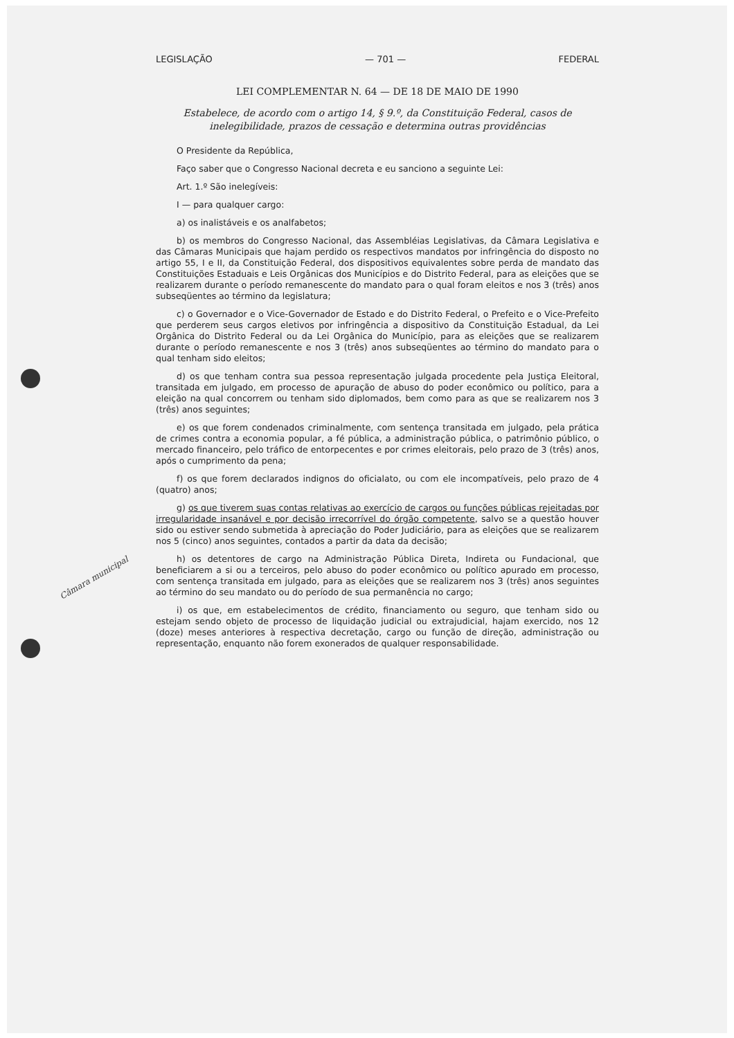Câmara municipal
LEGISLAÇÃO — 701 — FEDERAL
LEI COMPLEMENTAR N. 64 — DE 18 DE MAIO DE 1990
Estabelece, de acordo com o artigo 14, § 9.º, da Constituição Federal, casos de inelegibilidade, prazos de cessação e determina outras providências
O Presidente da República,
Faço saber que o Congresso Nacional decreta e eu sanciono a seguinte Lei:
Art. 1.º São inelegíveis:
I — para qualquer cargo:
a) os inalistáveis e os analfabetos;
b) os membros do Congresso Nacional, das Assembléias Legislativas, da Câmara Legislativa e das Câmaras Municipais que hajam perdido os respectivos mandatos por infringência do disposto no artigo 55, I e II, da Constituição Federal, dos dispositivos equivalentes sobre perda de mandato das Constituições Estaduais e Leis Orgânicas dos Municípios e do Distrito Federal, para as eleições que se realizarem durante o período remanescente do mandato para o qual foram eleitos e nos 3 (três) anos subseqüentes ao término da legislatura;
c) o Governador e o Vice-Governador de Estado e do Distrito Federal, o Prefeito e o Vice-Prefeito que perderem seus cargos eletivos por infringência a dispositivo da Constituição Estadual, da Lei Orgânica do Distrito Federal ou da Lei Orgânica do Município, para as eleições que se realizarem durante o período remanescente e nos 3 (três) anos subseqüentes ao término do mandato para o qual tenham sido eleitos;
d) os que tenham contra sua pessoa representação julgada procedente pela Justiça Eleitoral, transitada em julgado, em processo de apuração de abuso do poder econômico ou político, para a eleição na qual concorrem ou tenham sido diplomados, bem como para as que se realizarem nos 3 (três) anos seguintes;
e) os que forem condenados criminalmente, com sentença transitada em julgado, pela prática de crimes contra a economia popular, a fé pública, a administração pública, o patrimônio público, o mercado financeiro, pelo tráfico de entorpecentes e por crimes eleitorais, pelo prazo de 3 (três) anos, após o cumprimento da pena;
f) os que forem declarados indignos do oficialato, ou com ele incompatíveis, pelo prazo de 4 (quatro) anos;
g) os que tiverem suas contas relativas ao exercício de cargos ou funções públicas rejeitadas por irregularidade insanável e por decisão irrecorrível do órgão competente, salvo se a questão houver sido ou estiver sendo submetida à apreciação do Poder Judiciário, para as eleições que se realizarem nos 5 (cinco) anos seguintes, contados a partir da data da decisão;
h) os detentores de cargo na Administração Pública Direta, Indireta ou Fundacional, que beneficiarem a si ou a terceiros, pelo abuso do poder econômico ou político apurado em processo, com sentença transitada em julgado, para as eleições que se realizarem nos 3 (três) anos seguintes ao término do seu mandato ou do período de sua permanência no cargo;
i) os que, em estabelecimentos de crédito, financiamento ou seguro, que tenham sido ou estejam sendo objeto de processo de liquidação judicial ou extrajudicial, hajam exercido, nos 12 (doze) meses anteriores à respectiva decretação, cargo ou função de direção, administração ou representação, enquanto não forem exonerados de qualquer responsabilidade.